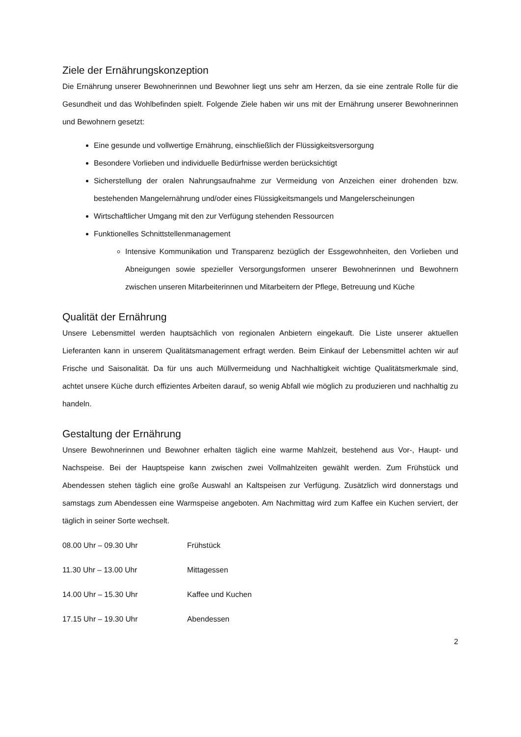Ziele der Ernährungskonzeption
Die Ernährung unserer Bewohnerinnen und Bewohner liegt uns sehr am Herzen, da sie eine zentrale Rolle für die Gesundheit und das Wohlbefinden spielt. Folgende Ziele haben wir uns mit der Ernährung unserer Bewohnerinnen und Bewohnern gesetzt:
Eine gesunde und vollwertige Ernährung, einschließlich der Flüssigkeitsversorgung
Besondere Vorlieben und individuelle Bedürfnisse werden berücksichtigt
Sicherstellung der oralen Nahrungsaufnahme zur Vermeidung von Anzeichen einer drohenden bzw. bestehenden Mangelernährung und/oder eines Flüssigkeitsmangels und Mangelerscheinungen
Wirtschaftlicher Umgang mit den zur Verfügung stehenden Ressourcen
Funktionelles Schnittstellenmanagement
Intensive Kommunikation und Transparenz bezüglich der Essgewohnheiten, den Vorlieben und Abneigungen sowie spezieller Versorgungsformen unserer Bewohnerinnen und Bewohnern zwischen unseren Mitarbeiterinnen und Mitarbeitern der Pflege, Betreuung und Küche
Qualität der Ernährung
Unsere Lebensmittel werden hauptsächlich von regionalen Anbietern eingekauft. Die Liste unserer aktuellen Lieferanten kann in unserem Qualitätsmanagement erfragt werden. Beim Einkauf der Lebensmittel achten wir auf Frische und Saisonalität. Da für uns auch Müllvermeidung und Nachhaltigkeit wichtige Qualitätsmerkmale sind, achtet unsere Küche durch effizientes Arbeiten darauf, so wenig Abfall wie möglich zu produzieren und nachhaltig zu handeln.
Gestaltung der Ernährung
Unsere Bewohnerinnen und Bewohner erhalten täglich eine warme Mahlzeit, bestehend aus Vor-, Haupt- und Nachspeise. Bei der Hauptspeise kann zwischen zwei Vollmahlzeiten gewählt werden. Zum Frühstück und Abendessen stehen täglich eine große Auswahl an Kaltspeisen zur Verfügung. Zusätzlich wird donnerstags und samstags zum Abendessen eine Warmspeise angeboten. Am Nachmittag wird zum Kaffee ein Kuchen serviert, der täglich in seiner Sorte wechselt.
08.00 Uhr – 09.30 Uhr Frühstück
11.30 Uhr – 13.00 Uhr Mittagessen
14.00 Uhr – 15.30 Uhr Kaffee und Kuchen
17.15 Uhr – 19.30 Uhr Abendessen
2